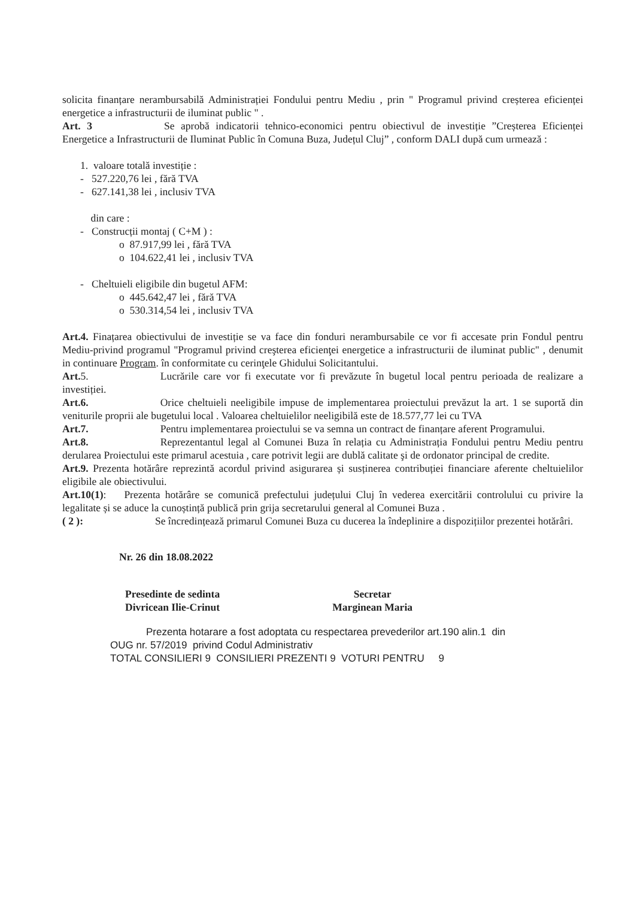solicita finanțare nerambursabilă Administrației Fondului pentru Mediu , prin " Programul privind creșterea eficienței energetice a infrastructurii de iluminat public " .
Art. 3 Se aprobă indicatorii tehnico-economici pentru obiectivul de investiție ”Creșterea Eficienței Energetice a Infrastructurii de Iluminat Public în Comuna Buza, Județul Cluj” , conform DALI după cum urmează :
1. valoare totală investiție :
- 527.220,76 lei , fără TVA
- 627.141,38 lei , inclusiv TVA
din care :
- Construcții montaj ( C+M ) :
o 87.917,99 lei , fără TVA
o 104.622,41 lei , inclusiv TVA
- Cheltuieli eligibile din bugetul AFM:
o 445.642,47 lei , fără TVA
o 530.314,54 lei , inclusiv TVA
Art.4. Finațarea obiectivului de investiție se va face din fonduri nerambursabile ce vor fi accesate prin Fondul pentru Mediu-privind programul "Programul privind creşterea eficienţei energetice a infrastructurii de iluminat public" , denumit in continuare Program. în conformitate cu cerinţele Ghidului Solicitantului.
Art. 5. Lucrările care vor fi executate vor fi prevăzute în bugetul local pentru perioada de realizare a investiției.
Art.6. Orice cheltuieli neeligibile impuse de implementarea proiectului prevăzut la art. 1 se suportă din veniturile proprii ale bugetului local . Valoarea cheltuielilor neeligibilă este de 18.577,77 lei cu TVA
Art.7. Pentru implementarea proiectului se va semna un contract de finanțare aferent Programului.
Art.8. Reprezentantul legal al Comunei Buza în relația cu Administrația Fondului pentru Mediu pentru derularea Proiectului este primarul acestuia , care potrivit legii are dublă calitate şi de ordonator principal de credite.
Art.9. Prezenta hotărâre reprezintă acordul privind asigurarea și susținerea contribuției financiare aferente cheltuielilor eligibile ale obiectivului.
Art.10(1): Prezenta hotărâre se comunică prefectului județului Cluj în vederea exercitării controlului cu privire la legalitate și se aduce la cunoștință publică prin grija secretarului general al Comunei Buza .
( 2 ): Se încredințează primarul Comunei Buza cu ducerea la îndeplinire a dispozițiilor prezentei hotărâri.
Nr. 26 din 18.08.2022
Presedinte de sedinta
Divricean Ilie-Crinut
Secretar
Marginean Maria
Prezenta hotarare a fost adoptata cu respectarea prevederilor art.190 alin.1 din
OUG nr. 57/2019 privind Codul Administrativ
TOTAL CONSILIERI 9 CONSILIERI PREZENTI 9 VOTURI PENTRU 9